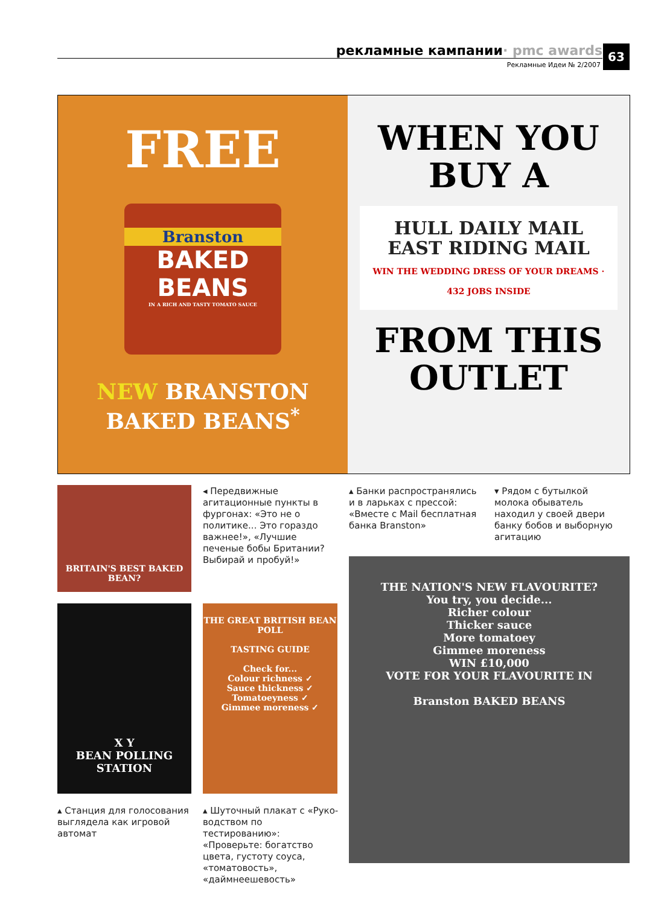рекламные кампании · pmc awards
Рекламные Идеи № 2/2007
63
FREE
Branston
BAKED
BEANS
IN A RICH AND TASTY TOMATO SAUCE
NEW BRANSTON
BAKED BEANS<sup>*</sup>
WHEN YOU
BUY A
HULL DAILY MAIL
EAST RIDING MAIL
WIN THE WEDDING DRESS OF YOUR DREAMS · 432 JOBS INSIDE
FROM THIS
OUTLET
BRITAIN'S BEST BAKED BEAN?
◂ Передвижные агитацион­ные пункты в фургонах: «Это не о политике... Это гораздо важнее!», «Лучшие печеные бобы Британии? Выбирай и пробуй!»
▴ Банки распространялись и в ларьках с прессой: «Вмес­те с Mail бесплатная банка Branston»
▾ Рядом с бутылкой молока обыватель находил у своей двери банку бобов и выбор­ную агитацию
X Y
BEAN POLLING STATION
THE GREAT BRITISH BEAN POLL
TASTING GUIDE
Check for...
Colour richness ✓
Sauce thickness ✓
Tomatoeyness ✓
Gimmee moreness ✓
THE NATION'S NEW FLAVOURITE?
You try, you decide...
Richer colour
Thicker sauce
More tomatoey
Gimmee moreness
WIN £10,000
VOTE FOR YOUR FLAVOURITE IN
Branston BAKED BEANS
▴ Станция для голосова­ния выглядела как игровой автомат
▴ Шуточный плакат с «Руко­водством по тестированию»: «Проверьте: богатство цвета, густоту соуса, «томатовость», «даймнеешевость»